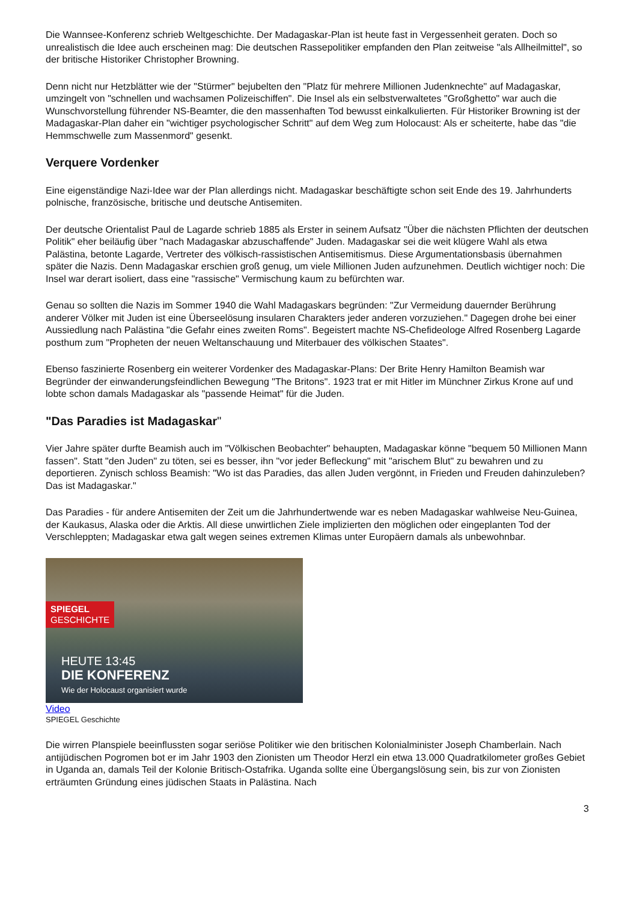Die Wannsee-Konferenz schrieb Weltgeschichte. Der Madagaskar-Plan ist heute fast in Vergessenheit geraten. Doch so unrealistisch die Idee auch erscheinen mag: Die deutschen Rassepolitiker empfanden den Plan zeitweise "als Allheilmittel", so der britische Historiker Christopher Browning.
Denn nicht nur Hetzblätter wie der "Stürmer" bejubelten den "Platz für mehrere Millionen Judenknechte" auf Madagaskar, umzingelt von "schnellen und wachsamen Polizeischiffen". Die Insel als ein selbstverwaltetes "Großghetto" war auch die Wunschvorstellung führender NS-Beamter, die den massenhaften Tod bewusst einkalkulierten. Für Historiker Browning ist der Madagaskar-Plan daher ein "wichtiger psychologischer Schritt" auf dem Weg zum Holocaust: Als er scheiterte, habe das "die Hemmschwelle zum Massenmord" gesenkt.
Verquere Vordenker
Eine eigenständige Nazi-Idee war der Plan allerdings nicht. Madagaskar beschäftigte schon seit Ende des 19. Jahrhunderts polnische, französische, britische und deutsche Antisemiten.
Der deutsche Orientalist Paul de Lagarde schrieb 1885 als Erster in seinem Aufsatz "Über die nächsten Pflichten der deutschen Politik" eher beiläufig über "nach Madagaskar abzuschaffende" Juden. Madagaskar sei die weit klügere Wahl als etwa Palästina, betonte Lagarde, Vertreter des völkisch-rassistischen Antisemitismus. Diese Argumentationsbasis übernahmen später die Nazis. Denn Madagaskar erschien groß genug, um viele Millionen Juden aufzunehmen. Deutlich wichtiger noch: Die Insel war derart isoliert, dass eine "rassische" Vermischung kaum zu befürchten war.
Genau so sollten die Nazis im Sommer 1940 die Wahl Madagaskars begründen: "Zur Vermeidung dauernder Berührung anderer Völker mit Juden ist eine Überseelösung insularen Charakters jeder anderen vorzuziehen." Dagegen drohe bei einer Aussiedlung nach Palästina "die Gefahr eines zweiten Roms". Begeistert machte NS-Chefideologe Alfred Rosenberg Lagarde posthum zum "Propheten der neuen Weltanschauung und Miterbauer des völkischen Staates".
Ebenso faszinierte Rosenberg ein weiterer Vordenker des Madagaskar-Plans: Der Brite Henry Hamilton Beamish war Begründer der einwanderungsfeindlichen Bewegung "The Britons". 1923 trat er mit Hitler im Münchner Zirkus Krone auf und lobte schon damals Madagaskar als "passende Heimat" für die Juden.
"Das Paradies ist Madagaskar"
Vier Jahre später durfte Beamish auch im "Völkischen Beobachter" behaupten, Madagaskar könne "bequem 50 Millionen Mann fassen". Statt "den Juden" zu töten, sei es besser, ihn "vor jeder Befleckung" mit "arischem Blut" zu bewahren und zu deportieren. Zynisch schloss Beamish: "Wo ist das Paradies, das allen Juden vergönnt, in Frieden und Freuden dahinzuleben? Das ist Madagaskar."
Das Paradies - für andere Antisemiten der Zeit um die Jahrhundertwende war es neben Madagaskar wahlweise Neu-Guinea, der Kaukasus, Alaska oder die Arktis. All diese unwirtlichen Ziele implizierten den möglichen oder eingeplanten Tod der Verschleppten; Madagaskar etwa galt wegen seines extremen Klimas unter Europäern damals als unbewohnbar.
SPIEGEL
GESCHICHTE
HEUTE 13:45
DIE KONFERENZ
Wie der Holocaust organisiert wurde
Video
SPIEGEL Geschichte
Die wirren Planspiele beeinflussten sogar seriöse Politiker wie den britischen Kolonialminister Joseph Chamberlain. Nach antijüdischen Pogromen bot er im Jahr 1903 den Zionisten um Theodor Herzl ein etwa 13.000 Quadratkilometer großes Gebiet in Uganda an, damals Teil der Kolonie Britisch-Ostafrika. Uganda sollte eine Übergangslösung sein, bis zur von Zionisten erträumten Gründung eines jüdischen Staats in Palästina. Nach
3